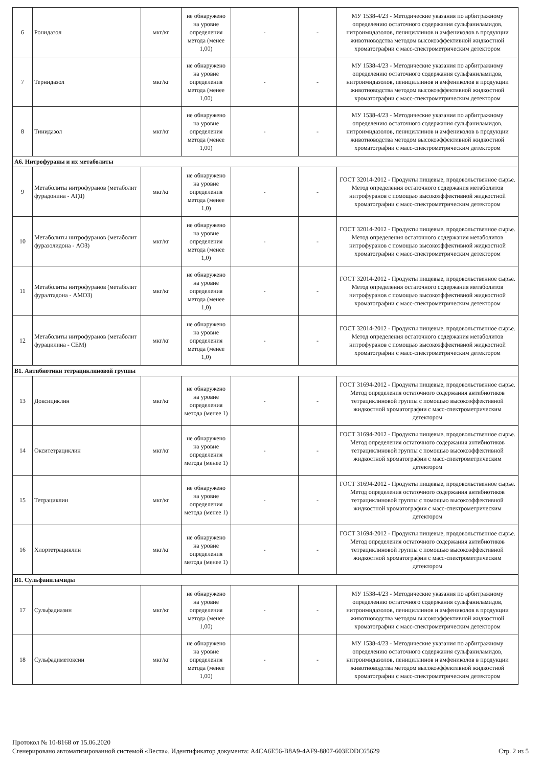| 6 | Ронидазол | мкг/кг | не обнаружено на уровне определения метода (менее 1,00) | - | - | МУ 1538-4/23 - Методические указания по арбитражному определению остаточного содержания сульфаниламидов, нитроимидазолов, пенициллинов и амфениколов в продукции животноводства методом высокоэффективной жидкостной хроматографии с масс-спектрометрическим детектором |
| 7 | Тернидазол | мкг/кг | не обнаружено на уровне определения метода (менее 1,00) | - | - | МУ 1538-4/23 - Методические указания по арбитражному определению остаточного содержания сульфаниламидов, нитроимидазолов, пенициллинов и амфениколов в продукции животноводства методом высокоэффективной жидкостной хроматографии с масс-спектрометрическим детектором |
| 8 | Тинидазол | мкг/кг | не обнаружено на уровне определения метода (менее 1,00) | - | - | МУ 1538-4/23 - Методические указания по арбитражному определению остаточного содержания сульфаниламидов, нитроимидазолов, пенициллинов и амфениколов в продукции животноводства методом высокоэффективной жидкостной хроматографии с масс-спектрометрическим детектором |
| А6. Нитрофураны и их метаболиты | | | | | | |
| 9 | Метаболиты нитрофуранов (метаболит фурадонина - АГД) | мкг/кг | не обнаружено на уровне определения метода (менее 1,0) | - | - | ГОСТ 32014-2012 - Продукты пищевые, продовольственное сырье. Метод определения остаточного содержания метаболитов нитрофуранов с помощью высокоэффективной жидкостной хроматографии с масс-спектрометрическим детектором |
| 10 | Метаболиты нитрофуранов (метаболит фуразолидона - АОЗ) | мкг/кг | не обнаружено на уровне определения метода (менее 1,0) | - | - | ГОСТ 32014-2012 - Продукты пищевые, продовольственное сырье. Метод определения остаточного содержания метаболитов нитрофуранов с помощью высокоэффективной жидкостной хроматографии с масс-спектрометрическим детектором |
| 11 | Метаболиты нитрофуранов (метаболит фуралтадона - АМОЗ) | мкг/кг | не обнаружено на уровне определения метода (менее 1,0) | - | - | ГОСТ 32014-2012 - Продукты пищевые, продовольственное сырье. Метод определения остаточного содержания метаболитов нитрофуранов с помощью высокоэффективной жидкостной хроматографии с масс-спектрометрическим детектором |
| 12 | Метаболиты нитрофуранов (метаболит фурацилина - СЕМ) | мкг/кг | не обнаружено на уровне определения метода (менее 1,0) | - | - | ГОСТ 32014-2012 - Продукты пищевые, продовольственное сырье. Метод определения остаточного содержания метаболитов нитрофуранов с помощью высокоэффективной жидкостной хроматографии с масс-спектрометрическим детектором |
| В1. Антибиотики тетрациклиновой группы | | | | | | |
| 13 | Доксициклин | мкг/кг | не обнаружено на уровне определения метода (менее 1) | - | - | ГОСТ 31694-2012 - Продукты пищевые, продовольственное сырье. Метод определения остаточного содержания антибиотиков тетрациклиновой группы с помощью высокоэффективной жидкостной хроматографии с масс-спектрометрическим детектором |
| 14 | Окситетрациклин | мкг/кг | не обнаружено на уровне определения метода (менее 1) | - | - | ГОСТ 31694-2012 - Продукты пищевые, продовольственное сырье. Метод определения остаточного содержания антибиотиков тетрациклиновой группы с помощью высокоэффективной жидкостной хроматографии с масс-спектрометрическим детектором |
| 15 | Тетрациклин | мкг/кг | не обнаружено на уровне определения метода (менее 1) | - | - | ГОСТ 31694-2012 - Продукты пищевые, продовольственное сырье. Метод определения остаточного содержания антибиотиков тетрациклиновой группы с помощью высокоэффективной жидкостной хроматографии с масс-спектрометрическим детектором |
| 16 | Хлортетрациклин | мкг/кг | не обнаружено на уровне определения метода (менее 1) | - | - | ГОСТ 31694-2012 - Продукты пищевые, продовольственное сырье. Метод определения остаточного содержания антибиотиков тетрациклиновой группы с помощью высокоэффективной жидкостной хроматографии с масс-спектрометрическим детектором |
| В1. Сульфаниламиды | | | | | | |
| 17 | Сульфадиазин | мкг/кг | не обнаружено на уровне определения метода (менее 1,00) | - | - | МУ 1538-4/23 - Методические указания по арбитражному определению остаточного содержания сульфаниламидов, нитроимидазолов, пенициллинов и амфениколов в продукции животноводства методом высокоэффективной жидкостной хроматографии с масс-спектрометрическим детектором |
| 18 | Сульфадиметоксин | мкг/кг | не обнаружено на уровне определения метода (менее 1,00) | - | - | МУ 1538-4/23 - Методические указания по арбитражному определению остаточного содержания сульфаниламидов, нитроимидазолов, пенициллинов и амфениколов в продукции животноводства методом высокоэффективной жидкостной хроматографии с масс-спектрометрическим детектором |
Протокол № 10-8168 от 15.06.2020
Сгенерировано автоматизированной системой «Веста». Идентификатор документа: A4CA6E56-B8A9-4AF9-8807-603EDDC65629 Стр. 2 из 5